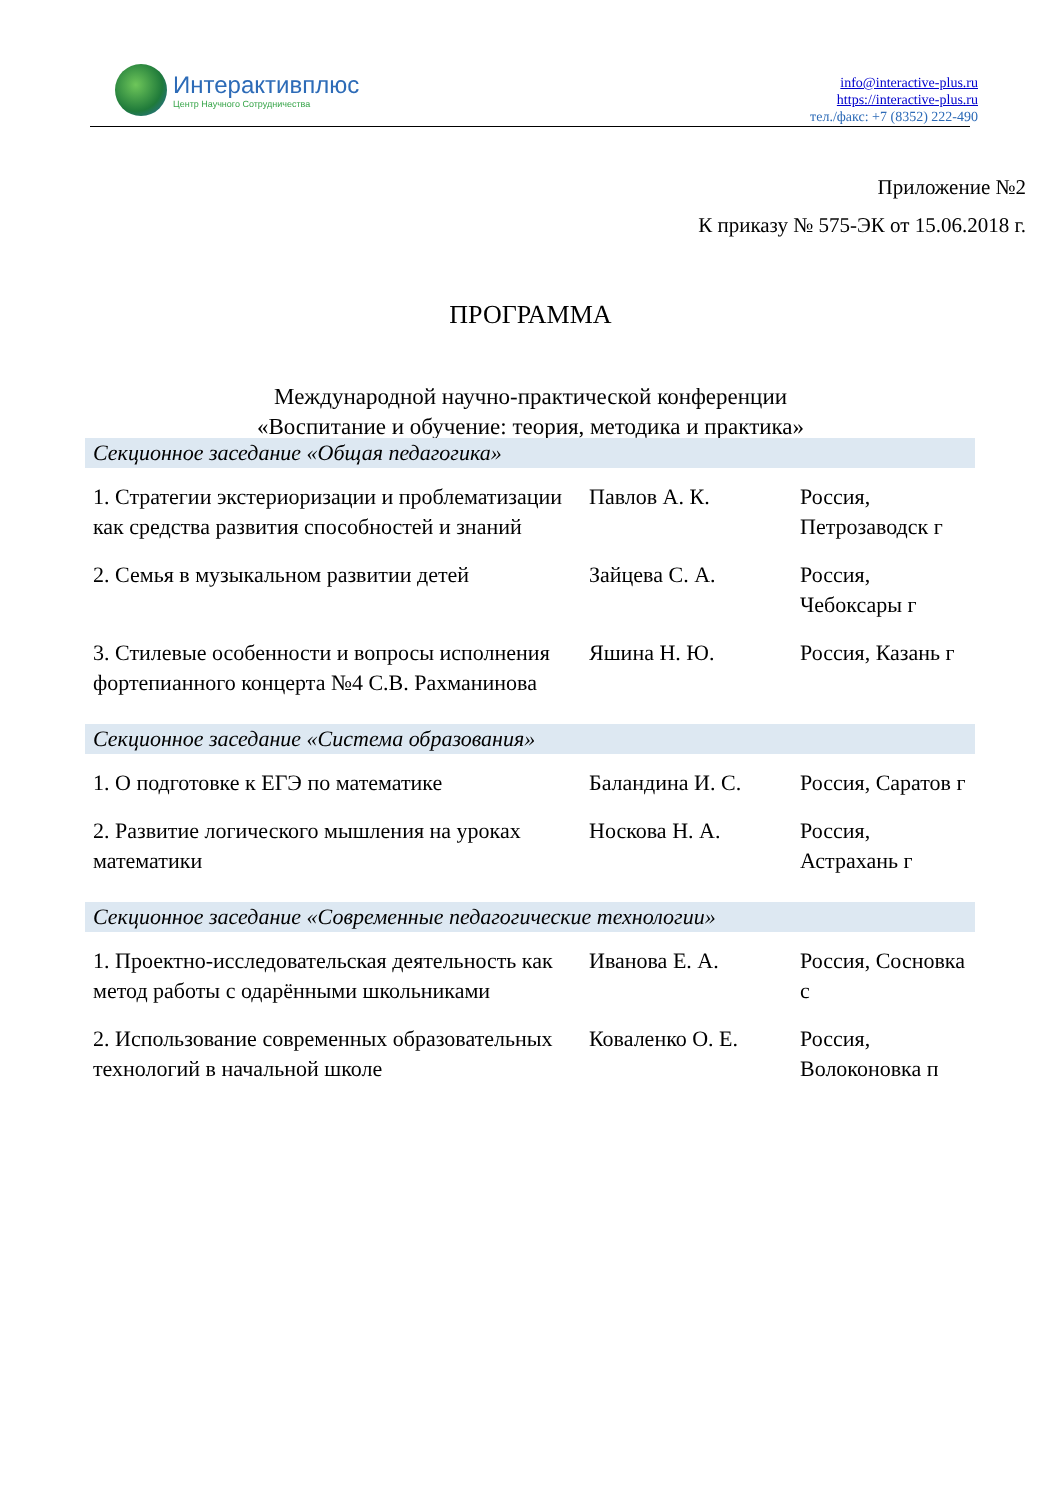Интерактивплюс
Центр Научного Сотрудничества
info@interactive-plus.ru
https://interactive-plus.ru
тел./факс: +7 (8352) 222-490
Приложение №2
К приказу № 575-ЭК от 15.06.2018 г.
ПРОГРАММА
Международной научно-практической конференции
«Воспитание и обучение: теория, методика и практика»
| Секционное заседание «Общая педагогика» | | |
| --- | --- | --- |
| 1. Стратегии экстериоризации и проблематизации как средства развития способностей и знаний | Павлов А. К. | Россия, Петрозаводск г |
| 2. Семья в музыкальном развитии детей | Зайцева С. А. | Россия, Чебоксары г |
| 3. Стилевые особенности и вопросы исполнения фортепианного концерта №4 С.В. Рахманинова | Яшина Н. Ю. | Россия, Казань г |
| Секционное заседание «Система образования» | | |
| 1. О подготовке к ЕГЭ по математике | Баландина И. С. | Россия, Саратов г |
| 2. Развитие логического мышления на уроках математики | Носкова Н. А. | Россия, Астрахань г |
| Секционное заседание «Современные педагогические технологии» | | |
| 1. Проектно-исследовательская деятельность как метод работы с одарёнными школьниками | Иванова Е. А. | Россия, Сосновка с |
| 2. Использование современных образовательных технологий в начальной школе | Коваленко О. Е. | Россия, Волоконовка п |